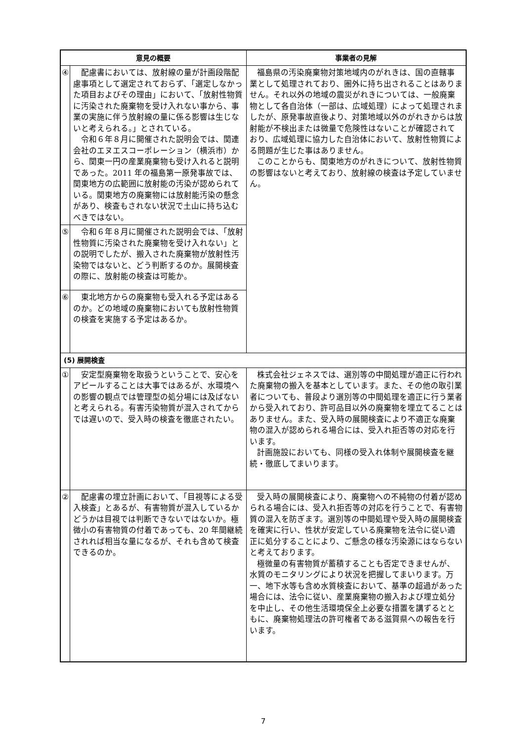| 意見の概要 | | 事業者の見解 |
| --- | --- | --- |
| ④ | 配慮書においては、放射線の量が計画段階配慮事項として選定されておらず、「選定しなかった項目およびその理由」において、「放射性物質に汚染された廃棄物を受け入れない事から、事業の実施に伴う放射線の量に係る影響は生じないと考えられる。」とされている。 令和６年８月に開催された説明会では、関連会社のエヌエスコーポレーション（横浜市）から、関東一円の産業廃棄物も受け入れると説明であった。2011 年の福島第一原発事故では、関東地方の広範囲に放射能の汚染が認められている。関東地方の廃棄物には放射能汚染の懸念があり、検査もされない状況で土山に持ち込むべきではない。 | 福島県の汚染廃棄物対策地域内のがれきは、国の直轄事業として処理されており、圏外に持ち出されることはありません。それ以外の地域の震災がれきについては、一般廃棄物として各自治体（一部は、広域処理）によって処理されましたが、原発事故直後より、対策地域以外のがれきからは放射能が不検出または微量で危険性はないことが確認されており、広域処理に協力した自治体において、放射性物質による問題が生じた事はありません。 このことからも、関東地方のがれきについて、放射性物質の影響はないと考えており、放射線の検査は予定していません。 |
| ⑤ | 令和６年８月に開催された説明会では、「放射性物質に汚染された廃棄物を受け入れない」との説明でしたが、搬入された廃棄物が放射性汚染物ではないと、どう判断するのか。展開検査の際に、放射能の検査は可能か。 | |
| ⑥ | 東北地方からの廃棄物も受入れる予定はあるのか。どの地域の廃棄物においても放射性物質の検査を実施する予定はあるか。 | |
| (5) 展開検査 | | |
| ① | 安定型廃棄物を取扱うということで、安心をアピールすることは大事ではあるが、水環境への影響の観点では管理型の処分場には及ばないと考えられる。有害汚染物質が混入されてからでは遅いので、受入時の検査を徹底されたい。 | 株式会社ジェネスでは、選別等の中間処理が適正に行われた廃棄物の搬入を基本としています。また、その他の取引業者についても、普段より選別等の中間処理を適正に行う業者から受入れており、許可品目以外の廃棄物を埋立てることはありません。また、受入時の展開検査により不適正な廃棄物の混入が認められる場合には、受入れ拒否等の対応を行います。 計画施設においても、同様の受入れ体制や展開検査を継続・徹底してまいります。 |
| ② | 配慮書の埋立計画において、「目視等による受入検査」とあるが、有害物質が混入しているかどうかは目視では判断できないではないか。極微小の有害物質の付着であっても、20 年間継続されれば相当な量になるが、それも含めて検査できるのか。 | 受入時の展開検査により、廃棄物への不純物の付着が認められる場合には、受入れ拒否等の対応を行うことで、有害物質の混入を防ぎます。選別等の中間処理や受入時の展開検査を確実に行い、性状が安定している廃棄物を法令に従い適正に処分することにより、ご懸念の様な汚染源にはならないと考えております。 極微量の有害物質が蓄積することも否定できませんが、水質のモニタリングにより状況を把握してまいります。万一、地下水等も含め水質検査において、基準の超過があった場合には、法令に従い、産業廃棄物の搬入および埋立処分を中止し、その他生活環境保全上必要な措置を講ずるとともに、廃棄物処理法の許可権者である滋賀県への報告を行います。 |
7